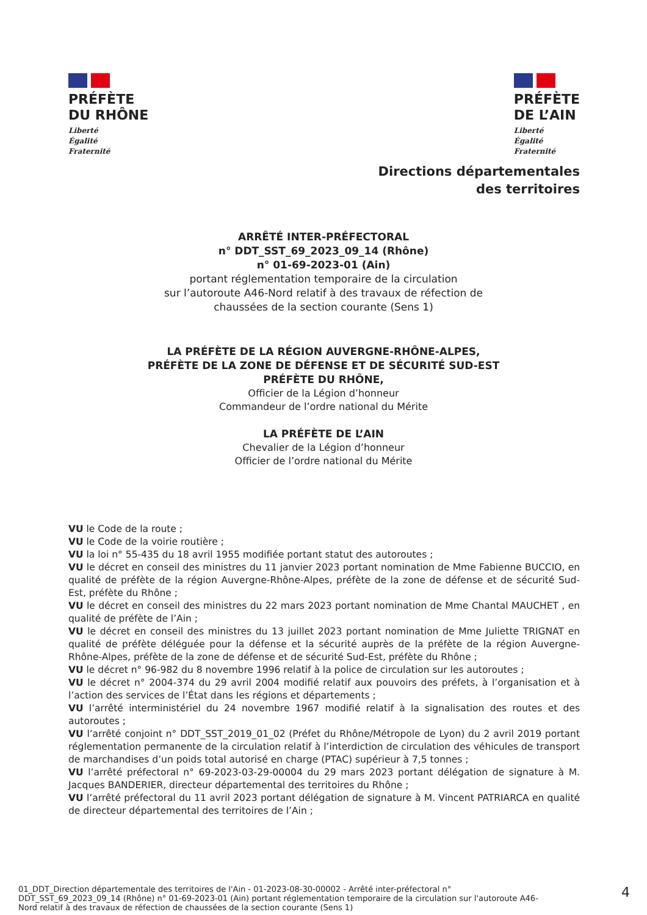PRÉFÈTE
DU RHÔNE
Liberté
Égalité
Fraternité
PRÉFÈTE
DE L’AIN
Liberté
Égalité
Fraternité
Directions départementales
des territoires
ARRÊTÉ INTER-PRÉFECTORAL
n° DDT_SST_69_2023_09_14 (Rhône)
n° 01-69-2023-01 (Ain)
portant réglementation temporaire de la circulation
sur l’autoroute A46-Nord relatif à des travaux de réfection de
chaussées de la section courante (Sens 1)
LA PRÉFÈTE DE LA RÉGION AUVERGNE-RHÔNE-ALPES,
PRÉFÈTE DE LA ZONE DE DÉFENSE ET DE SÉCURITÉ SUD-EST
PRÉFÈTE DU RHÔNE,
Officier de la Légion d’honneur
Commandeur de l’ordre national du Mérite
LA PRÉFÈTE DE L’AIN
Chevalier de la Légion d’honneur
Officier de l’ordre national du Mérite
VU le Code de la route ;
VU le Code de la voirie routière ;
VU la loi n° 55-435 du 18 avril 1955 modifiée portant statut des autoroutes ;
VU le décret en conseil des ministres du 11 janvier 2023 portant nomination de Mme Fabienne BUCCIO, en qualité de préfète de la région Auvergne-Rhône-Alpes, préfète de la zone de défense et de sécurité Sud-Est, préfète du Rhône ;
VU le décret en conseil des ministres du 22 mars 2023 portant nomination de Mme Chantal MAUCHET , en qualité de préfète de l’Ain ;
VU le décret en conseil des ministres du 13 juillet 2023 portant nomination de Mme Juliette TRIGNAT en qualité de préfète déléguée pour la défense et la sécurité auprès de la préfète de la région Auvergne-Rhône-Alpes, préfète de la zone de défense et de sécurité Sud-Est, préfète du Rhône ;
VU le décret n° 96-982 du 8 novembre 1996 relatif à la police de circulation sur les autoroutes ;
VU le décret n° 2004-374 du 29 avril 2004 modifié relatif aux pouvoirs des préfets, à l’organisation et à l’action des services de l’État dans les régions et départements ;
VU l’arrêté interministériel du 24 novembre 1967 modifié relatif à la signalisation des routes et des autoroutes ;
VU l’arrêté conjoint n° DDT_SST_2019_01_02 (Préfet du Rhône/Métropole de Lyon) du 2 avril 2019 portant réglementation permanente de la circulation relatif à l’interdiction de circulation des véhicules de transport de marchandises d’un poids total autorisé en charge (PTAC) supérieur à 7,5 tonnes ;
VU l’arrêté préfectoral n° 69-2023-03-29-00004 du 29 mars 2023 portant délégation de signature à M. Jacques BANDERIER, directeur départemental des territoires du Rhône ;
VU l’arrêté préfectoral du 11 avril 2023 portant délégation de signature à M. Vincent PATRIARCA en qualité de directeur départemental des territoires de l’Ain ;
01_DDT_Direction départementale des territoires de l'Ain - 01-2023-08-30-00002 - Arrêté inter-préfectoral n° DDT_SST_69_2023_09_14 (Rhône) n° 01-69-2023-01 (Ain) portant réglementation temporaire de la circulation sur l'autoroute A46-Nord relatif à des travaux de réfection de chaussées de la section courante (Sens 1)
4